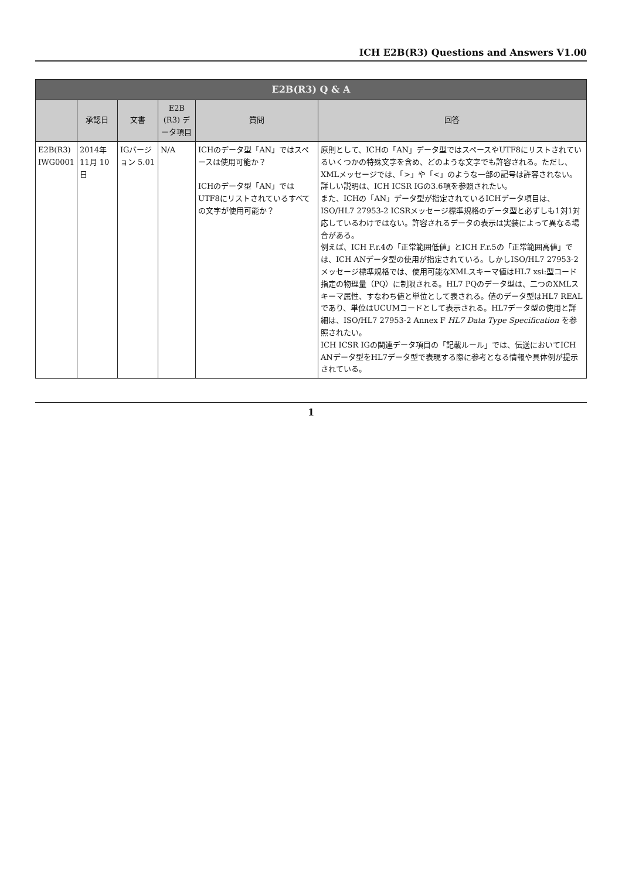ICH E2B(R3) Questions and Answers V1.00
| E2B(R3) Q & A | | | | | |
| --- | --- | --- | --- | --- | --- |
| | 承認日 | 文書 | E2B (R3) データ項目 | 質問 | 回答 |
| E2B(R3) IWG0001 | 2014年 11月 10日 | IGバージョン 5.01 | N/A | ICHのデータ型「AN」ではスペースは使用可能か？ ICHのデータ型「AN」ではUTF8にリストされているすべての文字が使用可能か？ | 原則として、ICHの「AN」データ型ではスペースやUTF8にリストされているいくつかの特殊文字を含め、どのような文字でも許容される。ただし、XMLメッセージでは、「>」や「<」のような一部の記号は許容されない。詳しい説明は、ICH ICSR IGの3.6項を参照されたい。 また、ICHの「AN」データ型が指定されているICHデータ項目は、ISO/HL7 27953-2 ICSRメッセージ標準規格のデータ型と必ずしも1対1対応しているわけではない。許容されるデータの表示は実装によって異なる場合がある。 例えば、ICH F.r.4の「正常範囲低値」とICH F.r.5の「正常範囲高値」では、ICH ANデータ型の使用が指定されている。しかしISO/HL7 27953-2メッセージ標準規格では、使用可能なXMLスキーマ値はHL7 xsi:型コード指定の物理量（PQ）に制限される。HL7 PQのデータ型は、二つのXMLスキーマ属性、すなわち値と単位として表される。値のデータ型はHL7 REALであり、単位はUCUMコードとして表示される。HL7データ型の使用と詳細は、ISO/HL7 27953-2 Annex F HL7 Data Type Specification を参照されたい。 ICH ICSR IGの関連データ項目の「記載ルール」では、伝送においてICH ANデータ型をHL7データ型で表現する際に参考となる情報や具体例が提示されている。 |
1